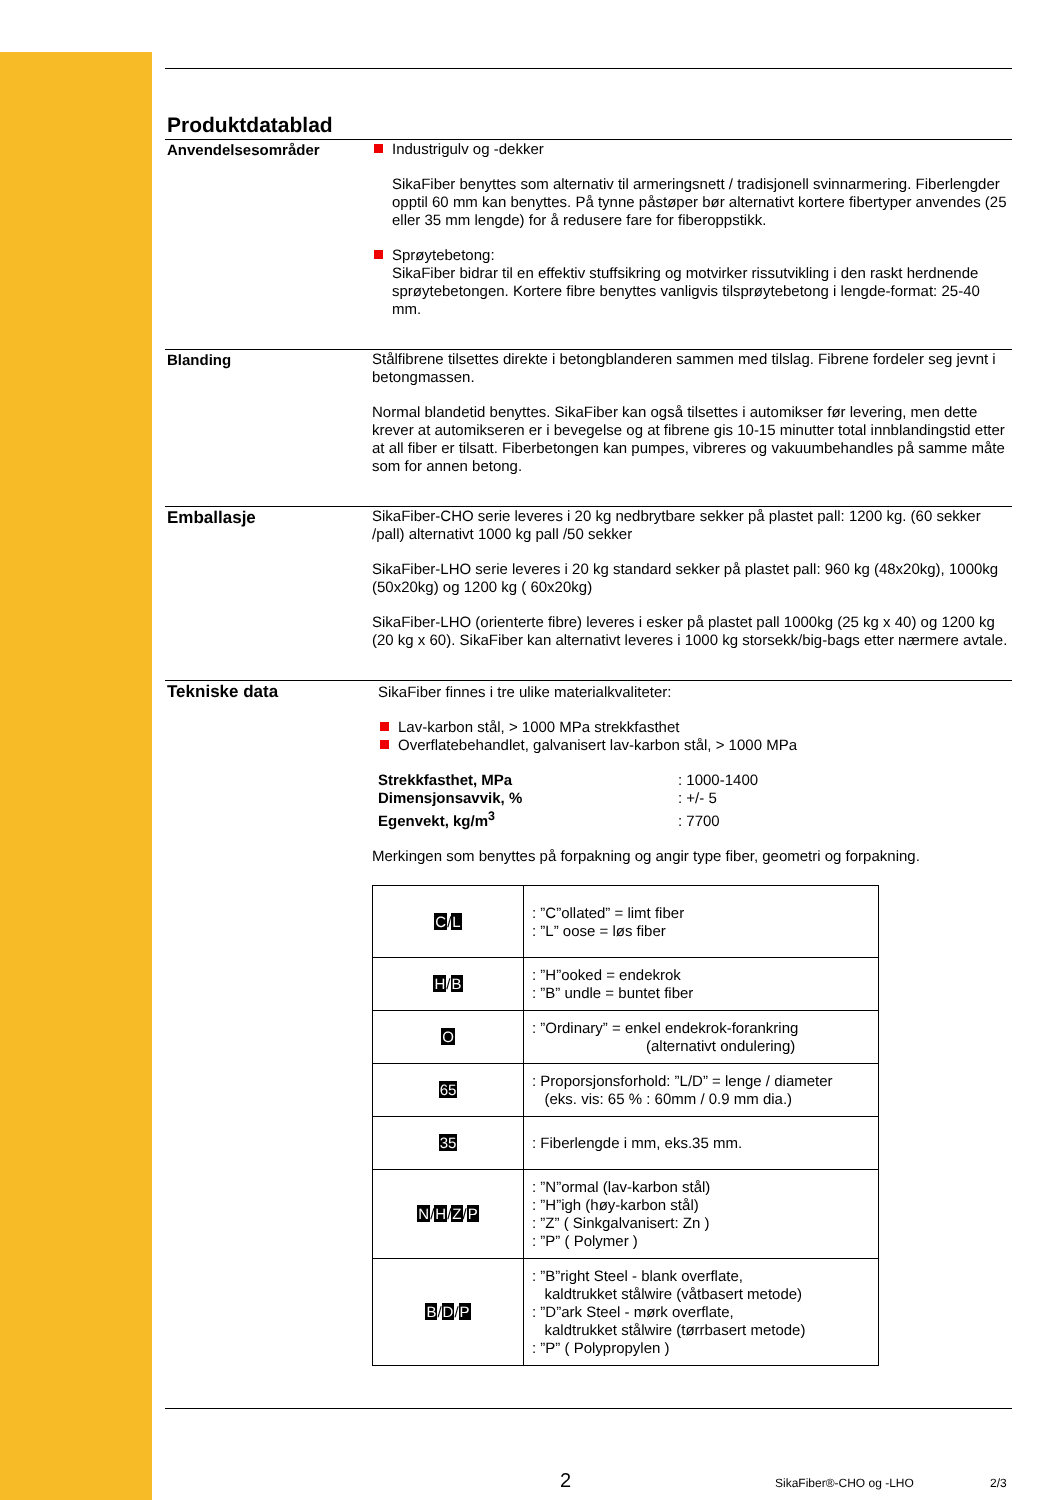Produktdatablad
Anvendelsesområder
Industrigulv og -dekker
SikaFiber benyttes som alternativ til armeringsnett / tradisjonell svinnarmering. Fiberlengder opptil 60 mm kan benyttes. På tynne påstøper bør alternativt kortere fibertyper anvendes (25 eller 35 mm lengde) for å redusere fare for fiberoppstikk.
Sprøytebetong:
SikaFiber bidrar til en effektiv stuffsikring og motvirker rissutvikling i den raskt herdnende sprøytebetongen. Kortere fibre benyttes vanligvis tilsprøytebetong i lengde-format: 25-40 mm.
Blanding
Stålfibrene tilsettes direkte i betongblanderen sammen med tilslag. Fibrene fordeler seg jevnt i betongmassen.
Normal blandetid benyttes. SikaFiber kan også tilsettes i automikser før levering, men dette krever at automikseren er i bevegelse og at fibrene gis 10-15 minutter total innblandingstid etter at all fiber er tilsatt. Fiberbetongen kan pumpes, vibreres og vakuumbehandles på samme måte som for annen betong.
Emballasje
SikaFiber-CHO serie leveres i 20 kg nedbrytbare sekker på plastet pall: 1200 kg. (60 sekker /pall) alternativt 1000 kg pall /50 sekker
SikaFiber-LHO serie leveres i 20 kg standard sekker på plastet pall: 960 kg (48x20kg), 1000kg (50x20kg) og 1200 kg ( 60x20kg)
SikaFiber-LHO (orienterte fibre) leveres i esker på plastet pall 1000kg (25 kg x 40) og 1200 kg (20 kg x 60). SikaFiber kan alternativt leveres i 1000 kg storsekk/big-bags etter nærmere avtale.
Tekniske data
SikaFiber finnes i tre ulike materialkvaliteter:
Lav-karbon stål, > 1000 MPa strekkfasthet
Overflatebehandlet, galvanisert lav-karbon stål, > 1000 MPa
Strekkfasthet, MPa: 1000-1400
Dimensjonsavvik, %: +/- 5
Egenvekt, kg/m<sup>3</sup>: 7700
Merkingen som benyttes på forpakning og angir type fiber, geometri og forpakning.
| C / L | : ”C”ollated” = limt fiber : ”L” oose = løs fiber |
| H / B | : ”H”ooked = endekrok : ”B” undle = buntet fiber |
| O | : ”Ordinary” = enkel endekrok-forankring (alternativt ondulering) |
| 65 | : Proporsjonsforhold: ”L/D” = lenge / diameter (eks. vis: 65 % : 60mm / 0.9 mm dia.) |
| 35 | : Fiberlengde i mm, eks.35 mm. |
| N / H / Z / P | : ”N”ormal (lav-karbon stål) : ”H”igh (høy-karbon stål) : ”Z” ( Sinkgalvanisert: Zn ) : ”P” ( Polymer ) |
| B / D / P | : ”B”right Steel - blank overflate, kaldtrukket stålwire (våtbasert metode) : ”D”ark Steel - mørk overflate, kaldtrukket stålwire (tørrbasert metode) : ”P” ( Polypropylen ) |
2
SikaFiber®-CHO og -LHO 2/3